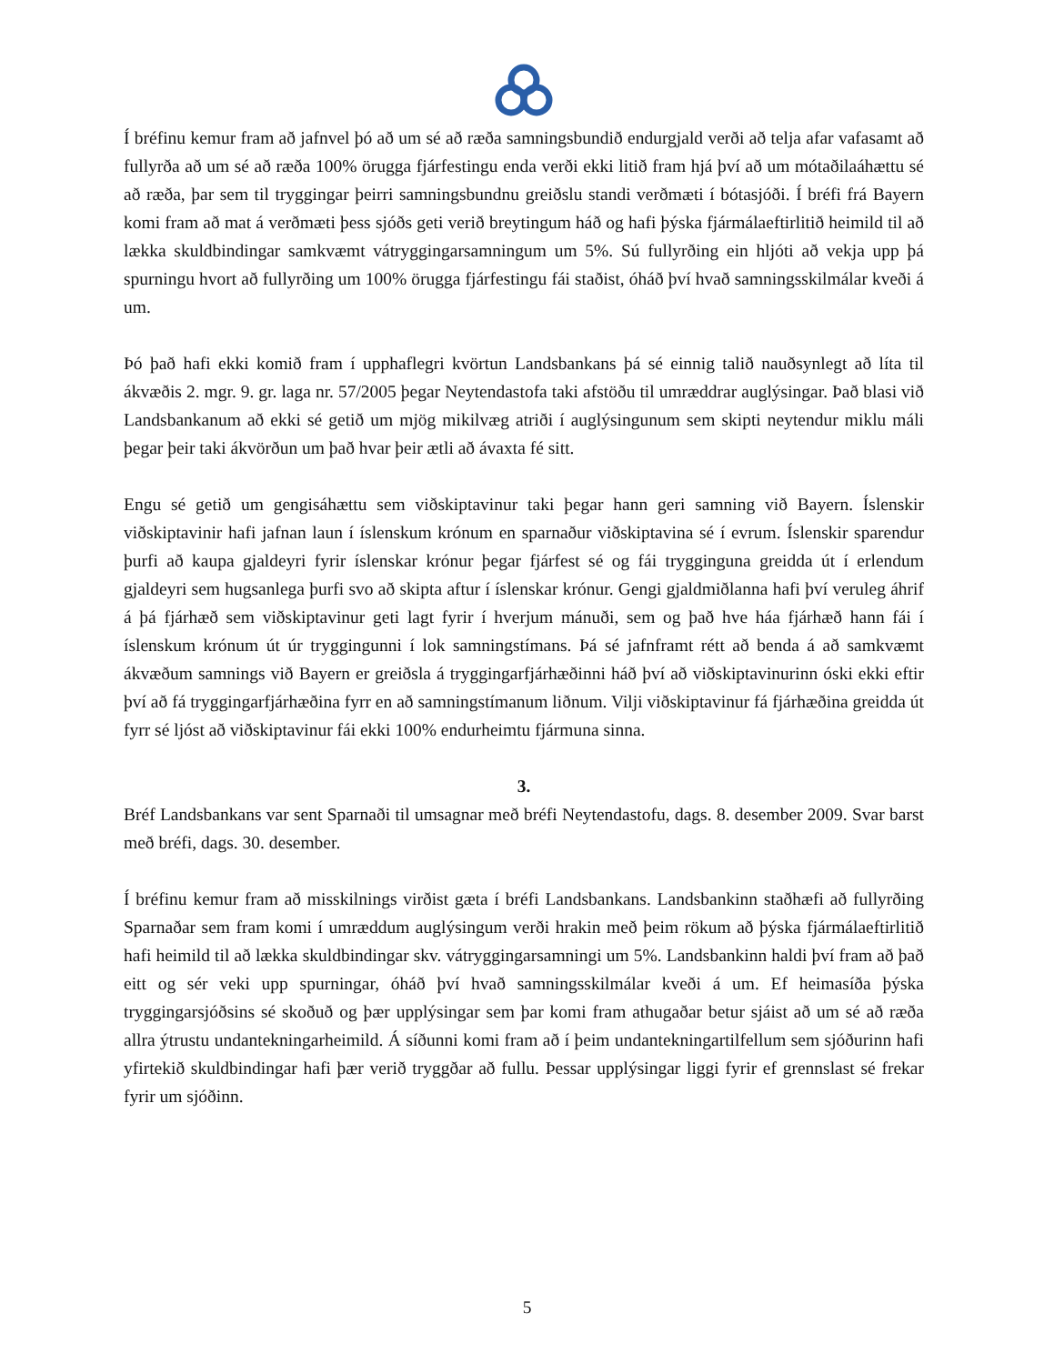Í bréfinu kemur fram að jafnvel þó að um sé að ræða samningsbundið endurgjald verði að telja afar vafasamt að fullyrða að um sé að ræða 100% örugga fjárfestingu enda verði ekki litið fram hjá því að um mótaðilaáhættu sé að ræða, þar sem til tryggingar þeirri samningsbundnu greiðslu standi verðmæti í bótasjóði. Í bréfi frá Bayern komi fram að mat á verðmæti þess sjóðs geti verið breytingum háð og hafi þýska fjármálaeftirlitið heimild til að lækka skuldbindingar samkvæmt vátryggingarsamningum um 5%. Sú fullyrðing ein hljóti að vekja upp þá spurningu hvort að fullyrðing um 100% örugga fjárfestingu fái staðist, óháð því hvað samningsskilmálar kveði á um.
Þó það hafi ekki komið fram í upphaflegri kvörtun Landsbankans þá sé einnig talið nauðsynlegt að líta til ákvæðis 2. mgr. 9. gr. laga nr. 57/2005 þegar Neytendastofa taki afstöðu til umræddrar auglýsingar. Það blasi við Landsbankanum að ekki sé getið um mjög mikilvæg atriði í auglýsingunum sem skipti neytendur miklu máli þegar þeir taki ákvörðun um það hvar þeir ætli að ávaxta fé sitt.
Engu sé getið um gengisáhættu sem viðskiptavinur taki þegar hann geri samning við Bayern. Íslenskir viðskiptavinir hafi jafnan laun í íslenskum krónum en sparnaður viðskiptavina sé í evrum. Íslenskir sparendur þurfi að kaupa gjaldeyri fyrir íslenskar krónur þegar fjárfest sé og fái trygginguna greidda út í erlendum gjaldeyri sem hugsanlega þurfi svo að skipta aftur í íslenskar krónur. Gengi gjaldmiðlanna hafi því veruleg áhrif á þá fjárhæð sem viðskiptavinur geti lagt fyrir í hverjum mánuði, sem og það hve háa fjárhæð hann fái í íslenskum krónum út úr tryggingunni í lok samningstímans. Þá sé jafnframt rétt að benda á að samkvæmt ákvæðum samnings við Bayern er greiðsla á tryggingarfjárhæðinni háð því að viðskiptavinurinn óski ekki eftir því að fá tryggingarfjárhæðina fyrr en að samningstímanum liðnum. Vilji viðskiptavinur fá fjárhæðina greidda út fyrr sé ljóst að viðskiptavinur fái ekki 100% endurheimtu fjármuna sinna.
3.
Bréf Landsbankans var sent Sparnaði til umsagnar með bréfi Neytendastofu, dags. 8. desember 2009. Svar barst með bréfi, dags. 30. desember.
Í bréfinu kemur fram að misskilnings virðist gæta í bréfi Landsbankans. Landsbankinn staðhæfi að fullyrðing Sparnaðar sem fram komi í umræddum auglýsingum verði hrakin með þeim rökum að þýska fjármálaeftirlitið hafi heimild til að lækka skuldbindingar skv. vátryggingarsamningi um 5%. Landsbankinn haldi því fram að það eitt og sér veki upp spurningar, óháð því hvað samningsskilmálar kveði á um. Ef heimasíða þýska tryggingarsjóðsins sé skoðuð og þær upplýsingar sem þar komi fram athugaðar betur sjáist að um sé að ræða allra ýtrustu undantekningarheimild. Á síðunni komi fram að í þeim undantekningartilfellum sem sjóðurinn hafi yfirtekið skuldbindingar hafi þær verið tryggðar að fullu. Þessar upplýsingar liggi fyrir ef grennslast sé frekar fyrir um sjóðinn.
5